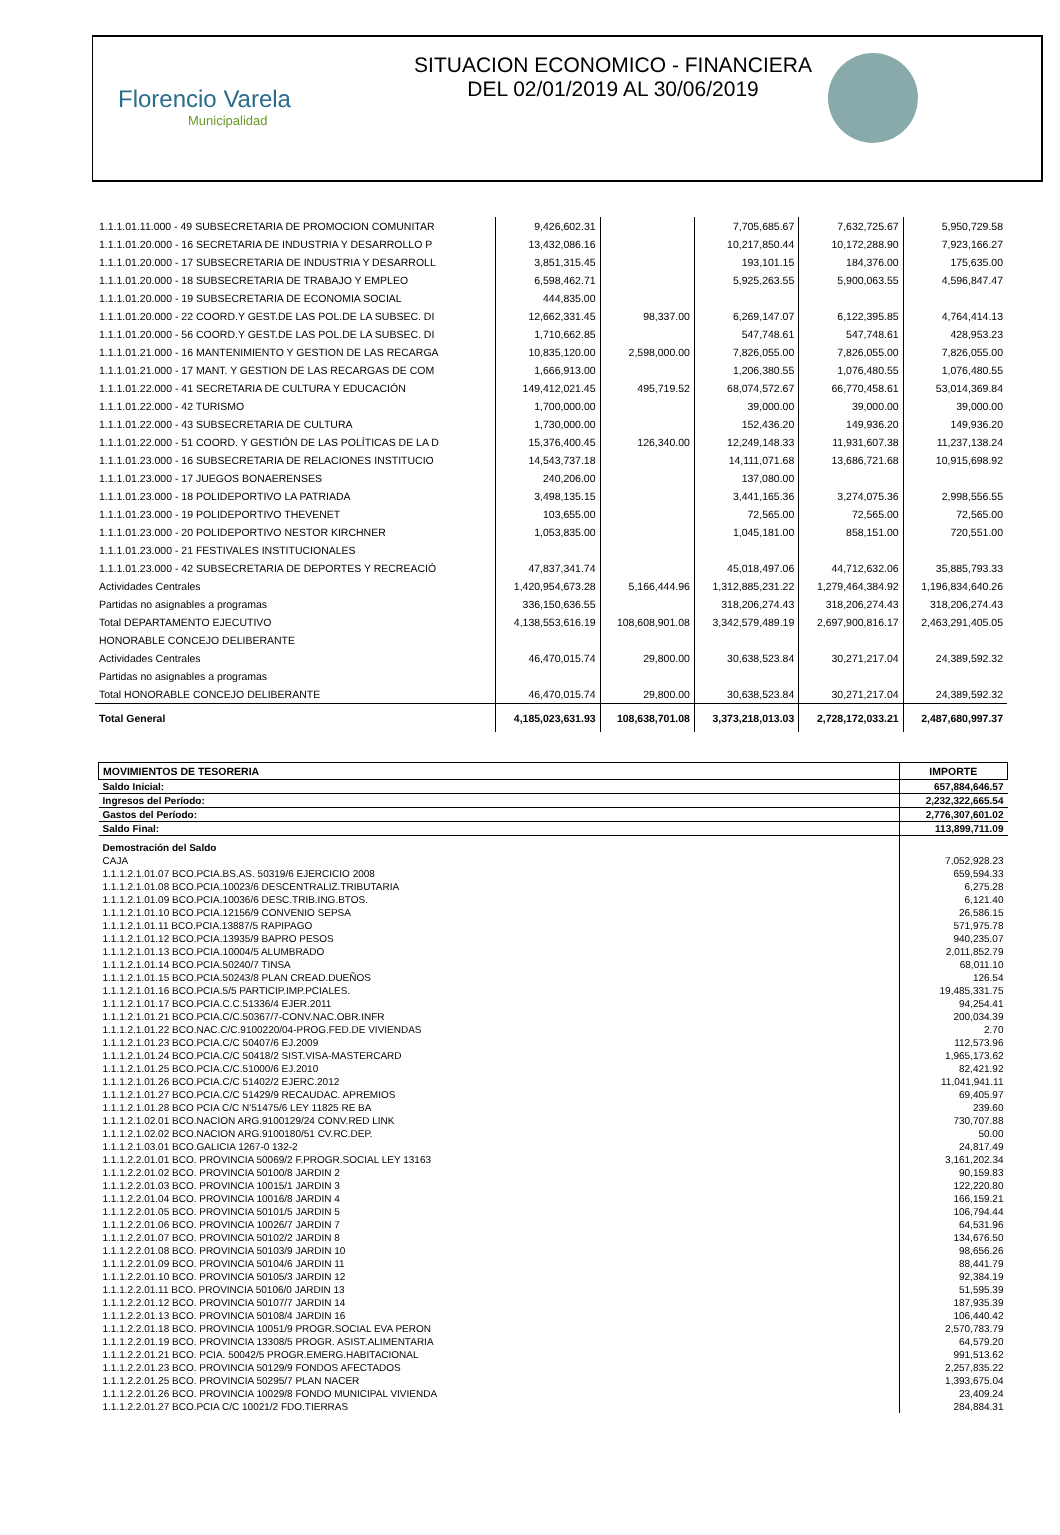Florencio Varela
Municipalidad
SITUACION ECONOMICO - FINANCIERA
DEL 02/01/2019 AL 30/06/2019
| 1.1.1.01.11.000 - 49 SUBSECRETARIA DE PROMOCION COMUNITAR | 9,426,602.31 | | 7,705,685.67 | 7,632,725.67 | 5,950,729.58 |
| 1.1.1.01.20.000 - 16 SECRETARIA DE INDUSTRIA Y DESARROLLO P | 13,432,086.16 | | 10,217,850.44 | 10,172,288.90 | 7,923,166.27 |
| 1.1.1.01.20.000 - 17 SUBSECRETARIA DE INDUSTRIA Y DESARROLL | 3,851,315.45 | | 193,101.15 | 184,376.00 | 175,635.00 |
| 1.1.1.01.20.000 - 18 SUBSECRETARIA DE TRABAJO Y EMPLEO | 6,598,462.71 | | 5,925,263.55 | 5,900,063.55 | 4,596,847.47 |
| 1.1.1.01.20.000 - 19 SUBSECRETARIA DE ECONOMIA SOCIAL | 444,835.00 | | | | |
| 1.1.1.01.20.000 - 22 COORD.Y GEST.DE LAS POL.DE LA SUBSEC. DI | 12,662,331.45 | 98,337.00 | 6,269,147.07 | 6,122,395.85 | 4,764,414.13 |
| 1.1.1.01.20.000 - 56 COORD.Y GEST.DE LAS POL.DE LA SUBSEC. DI | 1,710,662.85 | | 547,748.61 | 547,748.61 | 428,953.23 |
| 1.1.1.01.21.000 - 16 MANTENIMIENTO Y GESTION DE LAS RECARGA | 10,835,120.00 | 2,598,000.00 | 7,826,055.00 | 7,826,055.00 | 7,826,055.00 |
| 1.1.1.01.21.000 - 17 MANT. Y GESTION DE LAS RECARGAS DE COM | 1,666,913.00 | | 1,206,380.55 | 1,076,480.55 | 1,076,480.55 |
| 1.1.1.01.22.000 - 41 SECRETARIA DE CULTURA Y EDUCACIÓN | 149,412,021.45 | 495,719.52 | 68,074,572.67 | 66,770,458.61 | 53,014,369.84 |
| 1.1.1.01.22.000 - 42 TURISMO | 1,700,000.00 | | 39,000.00 | 39,000.00 | 39,000.00 |
| 1.1.1.01.22.000 - 43 SUBSECRETARIA DE CULTURA | 1,730,000.00 | | 152,436.20 | 149,936.20 | 149,936.20 |
| 1.1.1.01.22.000 - 51 COORD. Y GESTIÓN DE LAS POLÍTICAS DE LA D | 15,376,400.45 | 126,340.00 | 12,249,148.33 | 11,931,607.38 | 11,237,138.24 |
| 1.1.1.01.23.000 - 16 SUBSECRETARIA DE RELACIONES INSTITUCIO | 14,543,737.18 | | 14,111,071.68 | 13,686,721.68 | 10,915,698.92 |
| 1.1.1.01.23.000 - 17 JUEGOS BONAERENSES | 240,206.00 | | 137,080.00 | | |
| 1.1.1.01.23.000 - 18 POLIDEPORTIVO LA PATRIADA | 3,498,135.15 | | 3,441,165.36 | 3,274,075.36 | 2,998,556.55 |
| 1.1.1.01.23.000 - 19 POLIDEPORTIVO THEVENET | 103,655.00 | | 72,565.00 | 72,565.00 | 72,565.00 |
| 1.1.1.01.23.000 - 20 POLIDEPORTIVO NESTOR KIRCHNER | 1,053,835.00 | | 1,045,181.00 | 858,151.00 | 720,551.00 |
| 1.1.1.01.23.000 - 21 FESTIVALES INSTITUCIONALES | | | | | |
| 1.1.1.01.23.000 - 42 SUBSECRETARIA DE DEPORTES Y RECREACIÓ | 47,837,341.74 | | 45,018,497.06 | 44,712,632.06 | 35,885,793.33 |
| Actividades Centrales | 1,420,954,673.28 | 5,166,444.96 | 1,312,885,231.22 | 1,279,464,384.92 | 1,196,834,640.26 |
| Partidas no asignables a programas | 336,150,636.55 | | 318,206,274.43 | 318,206,274.43 | 318,206,274.43 |
| Total DEPARTAMENTO EJECUTIVO | 4,138,553,616.19 | 108,608,901.08 | 3,342,579,489.19 | 2,697,900,816.17 | 2,463,291,405.05 |
| HONORABLE CONCEJO DELIBERANTE | | | | | |
| Actividades Centrales | 46,470,015.74 | 29,800.00 | 30,638,523.84 | 30,271,217.04 | 24,389,592.32 |
| Partidas no asignables a programas | | | | | |
| Total HONORABLE CONCEJO DELIBERANTE | 46,470,015.74 | 29,800.00 | 30,638,523.84 | 30,271,217.04 | 24,389,592.32 |
| Total General | 4,185,023,631.93 | 108,638,701.08 | 3,373,218,013.03 | 2,728,172,033.21 | 2,487,680,997.37 |
| MOVIMIENTOS DE TESORERIA | IMPORTE |
| --- | --- |
| Saldo Inicial: | 657,884,646.57 |
| Ingresos del Período: | 2,232,322,665.54 |
| Gastos del Período: | 2,776,307,601.02 |
| Saldo Final: | 113,899,711.09 |
| Demostración del Saldo | |
| CAJA | 7,052,928.23 |
| 1.1.1.2.1.01.07 BCO.PCIA.BS.AS. 50319/6 EJERCICIO 2008 | 659,594.33 |
| 1.1.1.2.1.01.08 BCO.PCIA.10023/6 DESCENTRALIZ.TRIBUTARIA | 6,275.28 |
| 1.1.1.2.1.01.09 BCO.PCIA.10036/6 DESC.TRIB.ING.BTOS. | 6,121.40 |
| 1.1.1.2.1.01.10 BCO.PCIA.12156/9 CONVENIO SEPSA | 26,586.15 |
| 1.1.1.2.1.01.11 BCO.PCIA.13887/5 RAPIPAGO | 571,975.78 |
| 1.1.1.2.1.01.12 BCO.PCIA.13935/9 BAPRO PESOS | 940,235.07 |
| 1.1.1.2.1.01.13 BCO.PCIA.10004/5 ALUMBRADO | 2,011,852.79 |
| 1.1.1.2.1.01.14 BCO.PCIA.50240/7 TINSA | 68,011.10 |
| 1.1.1.2.1.01.15 BCO.PCIA.50243/8 PLAN CREAD.DUEÑOS | 126.54 |
| 1.1.1.2.1.01.16 BCO.PCIA.5/5 PARTICIP.IMP.PCIALES. | 19,485,331.75 |
| 1.1.1.2.1.01.17 BCO.PCIA.C.C.51336/4 EJER.2011 | 94,254.41 |
| 1.1.1.2.1.01.21 BCO.PCIA.C/C.50367/7-CONV.NAC.OBR.INFR | 200,034.39 |
| 1.1.1.2.1.01.22 BCO.NAC.C/C.9100220/04-PROG.FED.DE VIVIENDAS | 2.70 |
| 1.1.1.2.1.01.23 BCO.PCIA.C/C 50407/6 EJ.2009 | 112,573.96 |
| 1.1.1.2.1.01.24 BCO.PCIA.C/C 50418/2 SIST.VISA-MASTERCARD | 1,965,173.62 |
| 1.1.1.2.1.01.25 BCO.PCIA.C/C.51000/6 EJ.2010 | 82,421.92 |
| 1.1.1.2.1.01.26 BCO.PCIA.C/C 51402/2 EJERC.2012 | 11,041,941.11 |
| 1.1.1.2.1.01.27 BCO.PCIA.C/C 51429/9 RECAUDAC. APREMIOS | 69,405.97 |
| 1.1.1.2.1.01.28 BCO PCIA C/C N'51475/6 LEY 11825 RE BA | 239.60 |
| 1.1.1.2.1.02.01 BCO.NACION ARG.9100129/24 CONV.RED LINK | 730,707.88 |
| 1.1.1.2.1.02.02 BCO.NACION ARG.9100180/51 CV.RC.DEP. | 50.00 |
| 1.1.1.2.1.03.01 BCO.GALICIA 1267-0 132-2 | 24,817.49 |
| 1.1.1.2.2.01.01 BCO. PROVINCIA 50069/2 F.PROGR.SOCIAL LEY 13163 | 3,161,202.34 |
| 1.1.1.2.2.01.02 BCO. PROVINCIA 50100/8 JARDIN 2 | 90,159.83 |
| 1.1.1.2.2.01.03 BCO. PROVINCIA 10015/1 JARDIN 3 | 122,220.80 |
| 1.1.1.2.2.01.04 BCO. PROVINCIA 10016/8 JARDIN 4 | 166,159.21 |
| 1.1.1.2.2.01.05 BCO. PROVINCIA 50101/5 JARDIN 5 | 106,794.44 |
| 1.1.1.2.2.01.06 BCO. PROVINCIA 10026/7 JARDIN 7 | 64,531.96 |
| 1.1.1.2.2.01.07 BCO. PROVINCIA 50102/2 JARDIN 8 | 134,676.50 |
| 1.1.1.2.2.01.08 BCO. PROVINCIA 50103/9 JARDIN 10 | 98,656.26 |
| 1.1.1.2.2.01.09 BCO. PROVINCIA 50104/6 JARDIN 11 | 88,441.79 |
| 1.1.1.2.2.01.10 BCO. PROVINCIA 50105/3 JARDIN 12 | 92,384.19 |
| 1.1.1.2.2.01.11 BCO. PROVINCIA 50106/0 JARDIN 13 | 51,595.39 |
| 1.1.1.2.2.01.12 BCO. PROVINCIA 50107/7 JARDIN 14 | 187,935.39 |
| 1.1.1.2.2.01.13 BCO. PROVINCIA 50108/4 JARDIN 16 | 106,440.42 |
| 1.1.1.2.2.01.18 BCO. PROVINCIA 10051/9 PROGR.SOCIAL EVA PERON | 2,570,783.79 |
| 1.1.1.2.2.01.19 BCO. PROVINCIA 13308/5 PROGR. ASIST.ALIMENTARIA | 64,579.20 |
| 1.1.1.2.2.01.21 BCO. PCIA. 50042/5 PROGR.EMERG.HABITACIONAL | 991,513.62 |
| 1.1.1.2.2.01.23 BCO. PROVINCIA 50129/9 FONDOS AFECTADOS | 2,257,835.22 |
| 1.1.1.2.2.01.25 BCO. PROVINCIA 50295/7 PLAN NACER | 1,393,675.04 |
| 1.1.1.2.2.01.26 BCO. PROVINCIA 10029/8 FONDO MUNICIPAL VIVIENDA | 23,409.24 |
| 1.1.1.2.2.01.27 BCO.PCIA C/C 10021/2 FDO.TIERRAS | 284,884.31 |